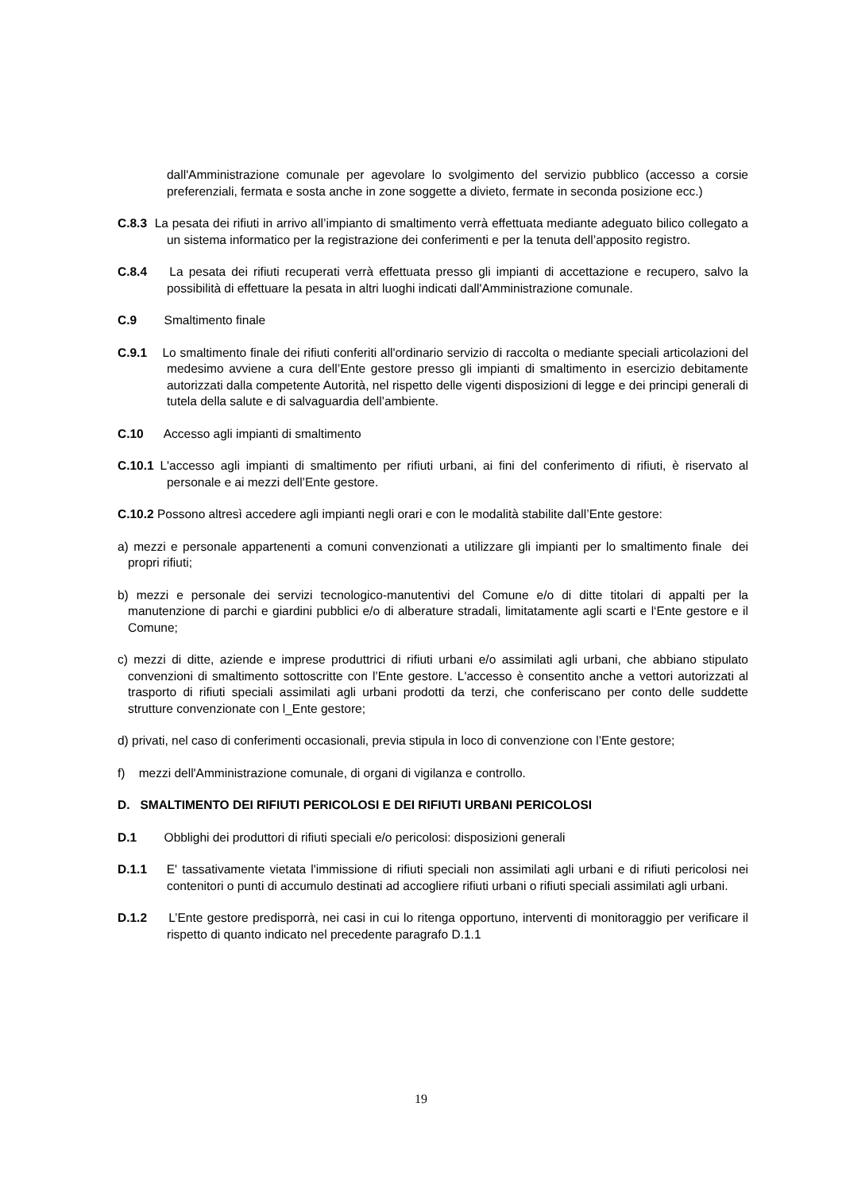dall'Amministrazione comunale per agevolare lo svolgimento del servizio pubblico (accesso a corsie preferenziali, fermata e sosta anche in zone soggette a divieto, fermate in seconda posizione ecc.)
C.8.3 La pesata dei rifiuti in arrivo all’impianto di smaltimento verrà effettuata mediante adeguato bilico collegato a un sistema informatico per la registrazione dei conferimenti e per la tenuta dell’apposito registro.
C.8.4 La pesata dei rifiuti recuperati verrà effettuata presso gli impianti di accettazione e recupero, salvo la possibilità di effettuare la pesata in altri luoghi indicati dall'Amministrazione comunale.
C.9 Smaltimento finale
C.9.1 Lo smaltimento finale dei rifiuti conferiti all'ordinario servizio di raccolta o mediante speciali articolazioni del medesimo avviene a cura dell’Ente gestore presso gli impianti di smaltimento in esercizio debitamente autorizzati dalla competente Autorità, nel rispetto delle vigenti disposizioni di legge e dei principi generali di tutela della salute e di salvaguardia dell’ambiente.
C.10 Accesso agli impianti di smaltimento
C.10.1 L'accesso agli impianti di smaltimento per rifiuti urbani, ai fini del conferimento di rifiuti, è riservato al personale e ai mezzi dell’Ente gestore.
C.10.2 Possono altresì accedere agli impianti negli orari e con le modalità stabilite dall’Ente gestore:
a) mezzi e personale appartenenti a comuni convenzionati a utilizzare gli impianti per lo smaltimento finale dei propri rifiuti;
b) mezzi e personale dei servizi tecnologico-manutentivi del Comune e/o di ditte titolari di appalti per la manutenzione di parchi e giardini pubblici e/o di alberature stradali, limitatamente agli scarti e l‘Ente gestore e il Comune;
c) mezzi di ditte, aziende e imprese produttrici di rifiuti urbani e/o assimilati agli urbani, che abbiano stipulato convenzioni di smaltimento sottoscritte con l’Ente gestore. L'accesso è consentito anche a vettori autorizzati al trasporto di rifiuti speciali assimilati agli urbani prodotti da terzi, che conferiscano per conto delle suddette strutture convenzionate con l_Ente gestore;
d) privati, nel caso di conferimenti occasionali, previa stipula in loco di convenzione con l’Ente gestore;
f) mezzi dell'Amministrazione comunale, di organi di vigilanza e controllo.
D. SMALTIMENTO DEI RIFIUTI PERICOLOSI E DEI RIFIUTI URBANI PERICOLOSI
D.1 Obblighi dei produttori di rifiuti speciali e/o pericolosi: disposizioni generali
D.1.1 E' tassativamente vietata l'immissione di rifiuti speciali non assimilati agli urbani e di rifiuti pericolosi nei contenitori o punti di accumulo destinati ad accogliere rifiuti urbani o rifiuti speciali assimilati agli urbani.
D.1.2 L’Ente gestore predisporrà, nei casi in cui lo ritenga opportuno, interventi di monitoraggio per verificare il rispetto di quanto indicato nel precedente paragrafo D.1.1
19